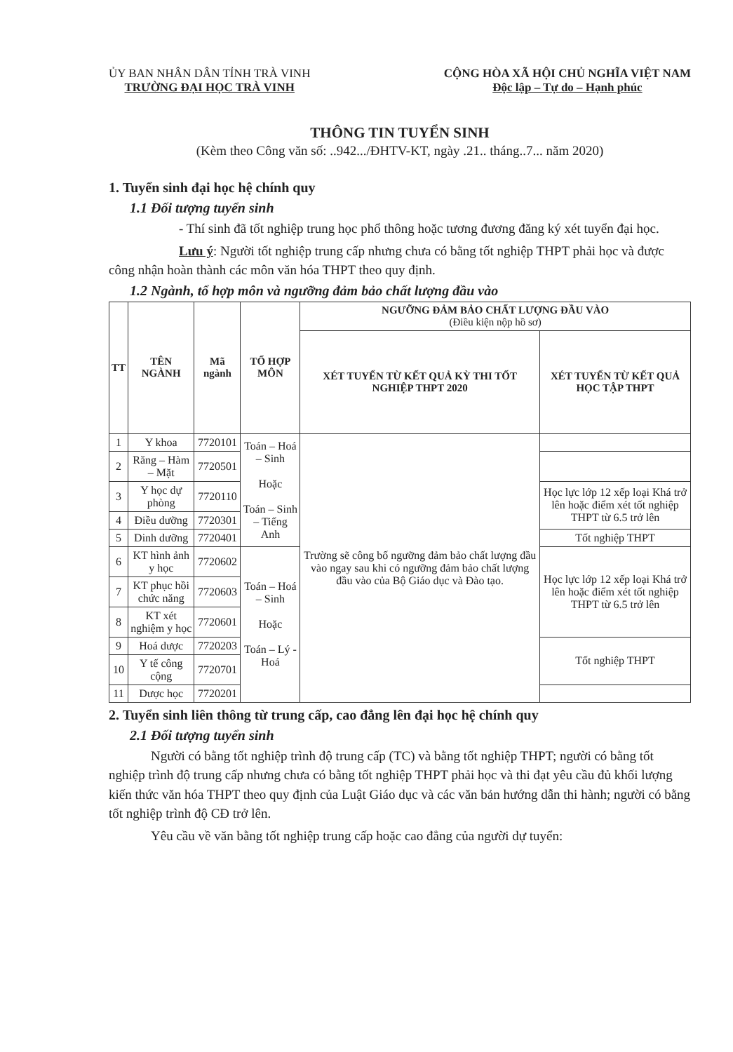ỦY BAN NHÂN DÂN TỈNH TRÀ VINH
TRƯỜNG ĐẠI HỌC TRÀ VINH
CỘNG HÒA XÃ HỘI CHỦ NGHĨA VIỆT NAM
Độc lập – Tự do – Hạnh phúc
THÔNG TIN TUYỂN SINH
(Kèm theo Công văn số: ..942.../ĐHTV-KT, ngày .21.. tháng..7... năm 2020)
1. Tuyển sinh đại học hệ chính quy
1.1 Đối tượng tuyển sinh
- Thí sinh đã tốt nghiệp trung học phổ thông hoặc tương đương đăng ký xét tuyển đại học.
Lưu ý: Người tốt nghiệp trung cấp nhưng chưa có bằng tốt nghiệp THPT phải học và được công nhận hoàn thành các môn văn hóa THPT theo quy định.
1.2 Ngành, tổ hợp môn và ngưỡng đảm bảo chất lượng đầu vào
| TT | TÊN NGÀNH | Mã ngành | TỔ HỢP MÔN | NGƯỠNG ĐẢM BẢO CHẤT LƯỢNG ĐẦU VÀO (Điều kiện nộp hồ sơ) | |
| --- | --- | --- | --- | --- | --- |
| | | | | XÉT TUYỂN TỪ KẾT QUẢ KỲ THI TỐT NGHIỆP THPT 2020 | XÉT TUYỂN TỪ KẾT QUẢ HỌC TẬP THPT |
| 1 | Y khoa | 7720101 | Toán – Hoá – Sinh Hoặc Toán – Sinh – Tiếng Anh | Trường sẽ công bố ngưỡng đảm bảo chất lượng đầu vào ngay sau khi có ngưỡng đảm bảo chất lượng đầu vào của Bộ Giáo dục và Đào tạo. | |
| 2 | Răng – Hàm – Mặt | 7720501 | | | |
| 3 | Y học dự phòng | 7720110 | | | Học lực lớp 12 xếp loại Khá trở lên hoặc điểm xét tốt nghiệp THPT từ 6.5 trở lên |
| 4 | Điều dưỡng | 7720301 | | | |
| 5 | Dinh dưỡng | 7720401 | | | Tốt nghiệp THPT |
| 6 | KT hình ảnh y học | 7720602 | Toán – Hoá – Sinh Hoặc Toán – Lý - Hoá | | Học lực lớp 12 xếp loại Khá trở lên hoặc điểm xét tốt nghiệp THPT từ 6.5 trở lên |
| 7 | KT phục hồi chức năng | 7720603 | | | |
| 8 | KT xét nghiệm y học | 7720601 | | | |
| 9 | Hoá dược | 7720203 | | | Tốt nghiệp THPT |
| 10 | Y tế công cộng | 7720701 | | | |
| 11 | Dược học | 7720201 | | | |
2. Tuyển sinh liên thông từ trung cấp, cao đẳng lên đại học hệ chính quy
2.1 Đối tượng tuyển sinh
Người có bằng tốt nghiệp trình độ trung cấp (TC) và bằng tốt nghiệp THPT; người có bằng tốt nghiệp trình độ trung cấp nhưng chưa có bằng tốt nghiệp THPT phải học và thi đạt yêu cầu đủ khối lượng kiến thức văn hóa THPT theo quy định của Luật Giáo dục và các văn bản hướng dẫn thi hành; người có bằng tốt nghiệp trình độ CĐ trở lên.
Yêu cầu về văn bằng tốt nghiệp trung cấp hoặc cao đẳng của người dự tuyển: